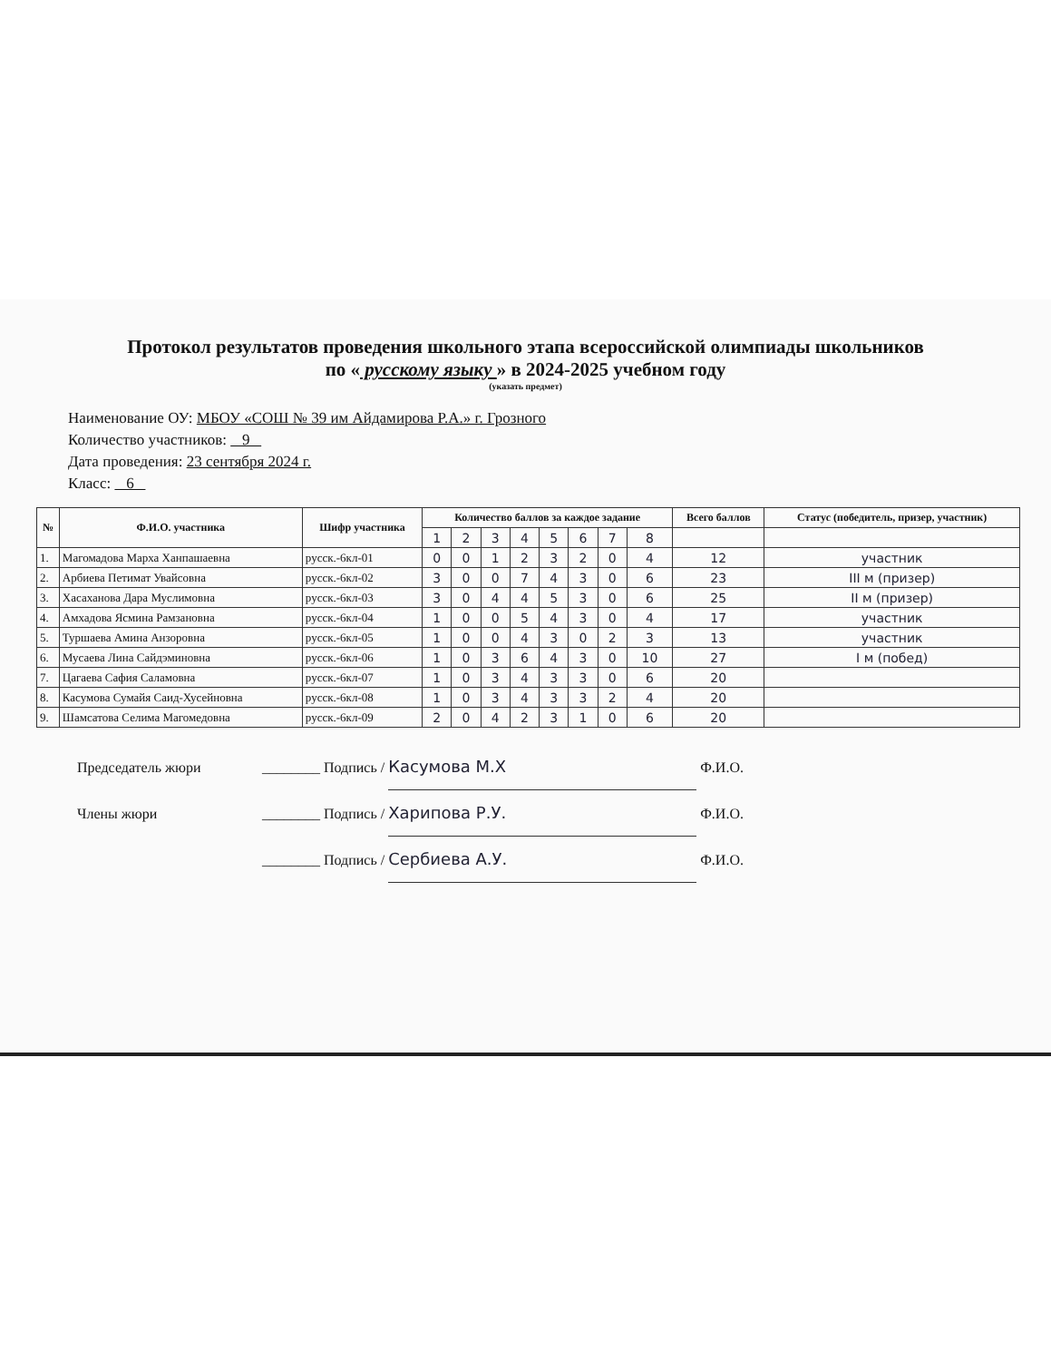Протокол результатов проведения школьного этапа всероссийской олимпиады школьников
по « русскому языку » в 2024-2025 учебном году
(указать предмет)
Наименование ОУ: МБОУ «СОШ № 39 им Айдамирова Р.А.» г. Грозного
Количество участников: 9
Дата проведения: 23 сентября 2024 г.
Класс: 6
| № | Ф.И.О. участника | Шифр участника | Количество баллов за каждое задание | | | | | | | | Всего баллов | Статус (победитель, призер, участник) |
| --- | --- | --- | --- | --- | --- | --- | --- | --- | --- | --- | --- | --- |
| | | | 1 | 2 | 3 | 4 | 5 | 6 | 7 | 8 | | |
| 1. | Магомадова Марха Ханпашаевна | русск.-6кл-01 | 0 | 0 | 1 | 2 | 3 | 2 | 0 | 4 | 12 | участник |
| 2. | Арбиева Петимат Увайсовна | русск.-6кл-02 | 3 | 0 | 0 | 7 | 4 | 3 | 0 | 6 | 23 | III м (призер) |
| 3. | Хасаханова Дара Муслимовна | русск.-6кл-03 | 3 | 0 | 4 | 4 | 5 | 3 | 0 | 6 | 25 | II м (призер) |
| 4. | Амхадова Ясмина Рамзановна | русск.-6кл-04 | 1 | 0 | 0 | 5 | 4 | 3 | 0 | 4 | 17 | участник |
| 5. | Туршаева Амина Анзоровна | русск.-6кл-05 | 1 | 0 | 0 | 4 | 3 | 0 | 2 | 3 | 13 | участник |
| 6. | Мусаева Лина Сайдэминовна | русск.-6кл-06 | 1 | 0 | 3 | 6 | 4 | 3 | 0 | 10 | 27 | I м (побед) |
| 7. | Цагаева Сафия Саламовна | русск.-6кл-07 | 1 | 0 | 3 | 4 | 3 | 3 | 0 | 6 | 20 | |
| 8. | Касумова Сумайя Саид-Хусейновна | русск.-6кл-08 | 1 | 0 | 3 | 4 | 3 | 3 | 2 | 4 | 20 | |
| 9. | Шамсатова Селима Магомедовна | русск.-6кл-09 | 2 | 0 | 4 | 2 | 3 | 1 | 0 | 6 | 20 | |
Председатель жюри ________ Подпись / Касумова М.Х Ф.И.О.
Члены жюри ________ Подпись / Харипова Р.У. Ф.И.О.
________ Подпись / Сербиева А.У. Ф.И.О.